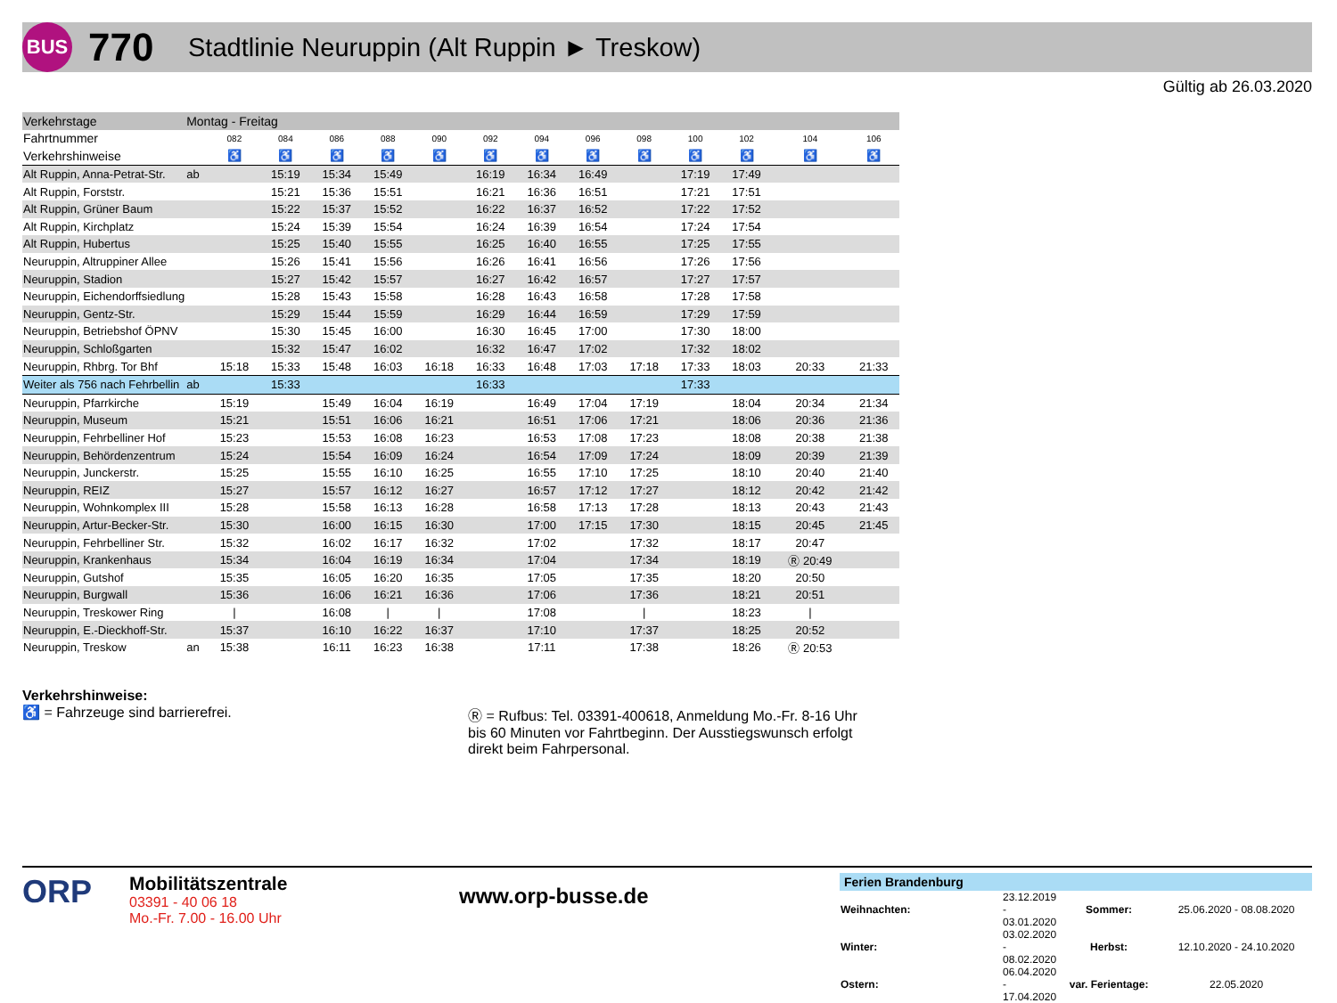BUS
770
Stadtlinie Neuruppin (Alt Ruppin ► Treskow)
Gültig ab 26.03.2020
| Verkehrstage | Montag - Freitag | | | | | | | | | | | | | |
| --- | --- | --- | --- | --- | --- | --- | --- | --- | --- | --- | --- | --- | --- | --- |
| Fahrtnummer | | 082 | 084 | 086 | 088 | 090 | 092 | 094 | 096 | 098 | 100 | 102 | 104 | 106 |
| Verkehrshinweise | | ♿ | ♿ | ♿ | ♿ | ♿ | ♿ | ♿ | ♿ | ♿ | ♿ | ♿ | ♿ | ♿ |
| Alt Ruppin, Anna-Petrat-Str. | ab | | 15:19 | 15:34 | 15:49 | | 16:19 | 16:34 | 16:49 | | 17:19 | 17:49 | | |
| Alt Ruppin, Forststr. | | | 15:21 | 15:36 | 15:51 | | 16:21 | 16:36 | 16:51 | | 17:21 | 17:51 | | |
| Alt Ruppin, Grüner Baum | | | 15:22 | 15:37 | 15:52 | | 16:22 | 16:37 | 16:52 | | 17:22 | 17:52 | | |
| Alt Ruppin, Kirchplatz | | | 15:24 | 15:39 | 15:54 | | 16:24 | 16:39 | 16:54 | | 17:24 | 17:54 | | |
| Alt Ruppin, Hubertus | | | 15:25 | 15:40 | 15:55 | | 16:25 | 16:40 | 16:55 | | 17:25 | 17:55 | | |
| Neuruppin, Altruppiner Allee | | | 15:26 | 15:41 | 15:56 | | 16:26 | 16:41 | 16:56 | | 17:26 | 17:56 | | |
| Neuruppin, Stadion | | | 15:27 | 15:42 | 15:57 | | 16:27 | 16:42 | 16:57 | | 17:27 | 17:57 | | |
| Neuruppin, Eichendorffsiedlung | | | 15:28 | 15:43 | 15:58 | | 16:28 | 16:43 | 16:58 | | 17:28 | 17:58 | | |
| Neuruppin, Gentz-Str. | | | 15:29 | 15:44 | 15:59 | | 16:29 | 16:44 | 16:59 | | 17:29 | 17:59 | | |
| Neuruppin, Betriebshof ÖPNV | | | 15:30 | 15:45 | 16:00 | | 16:30 | 16:45 | 17:00 | | 17:30 | 18:00 | | |
| Neuruppin, Schloßgarten | | | 15:32 | 15:47 | 16:02 | | 16:32 | 16:47 | 17:02 | | 17:32 | 18:02 | | |
| Neuruppin, Rhbrg. Tor Bhf | | 15:18 | 15:33 | 15:48 | 16:03 | 16:18 | 16:33 | 16:48 | 17:03 | 17:18 | 17:33 | 18:03 | 20:33 | 21:33 |
| Weiter als 756 nach Fehrbellin | ab | | 15:33 | | | | 16:33 | | | | 17:33 | | | |
| Neuruppin, Pfarrkirche | | 15:19 | | 15:49 | 16:04 | 16:19 | | 16:49 | 17:04 | 17:19 | | 18:04 | 20:34 | 21:34 |
| Neuruppin, Museum | | 15:21 | | 15:51 | 16:06 | 16:21 | | 16:51 | 17:06 | 17:21 | | 18:06 | 20:36 | 21:36 |
| Neuruppin, Fehrbelliner Hof | | 15:23 | | 15:53 | 16:08 | 16:23 | | 16:53 | 17:08 | 17:23 | | 18:08 | 20:38 | 21:38 |
| Neuruppin, Behördenzentrum | | 15:24 | | 15:54 | 16:09 | 16:24 | | 16:54 | 17:09 | 17:24 | | 18:09 | 20:39 | 21:39 |
| Neuruppin, Junckerstr. | | 15:25 | | 15:55 | 16:10 | 16:25 | | 16:55 | 17:10 | 17:25 | | 18:10 | 20:40 | 21:40 |
| Neuruppin, REIZ | | 15:27 | | 15:57 | 16:12 | 16:27 | | 16:57 | 17:12 | 17:27 | | 18:12 | 20:42 | 21:42 |
| Neuruppin, Wohnkomplex III | | 15:28 | | 15:58 | 16:13 | 16:28 | | 16:58 | 17:13 | 17:28 | | 18:13 | 20:43 | 21:43 |
| Neuruppin, Artur-Becker-Str. | | 15:30 | | 16:00 | 16:15 | 16:30 | | 17:00 | 17:15 | 17:30 | | 18:15 | 20:45 | 21:45 |
| Neuruppin, Fehrbelliner Str. | | 15:32 | | 16:02 | 16:17 | 16:32 | | 17:02 | | 17:32 | | 18:17 | 20:47 | |
| Neuruppin, Krankenhaus | | 15:34 | | 16:04 | 16:19 | 16:34 | | 17:04 | | 17:34 | | 18:19 | Ⓡ 20:49 | |
| Neuruppin, Gutshof | | 15:35 | | 16:05 | 16:20 | 16:35 | | 17:05 | | 17:35 | | 18:20 | 20:50 | |
| Neuruppin, Burgwall | | 15:36 | | 16:06 | 16:21 | 16:36 | | 17:06 | | 17:36 | | 18:21 | 20:51 | |
| Neuruppin, Treskower Ring | | / | | 16:08 | / | / | | 17:08 | | / | | 18:23 | / | |
| Neuruppin, E.-Dieckhoff-Str. | | 15:37 | | 16:10 | 16:22 | 16:37 | | 17:10 | | 17:37 | | 18:25 | 20:52 | |
| Neuruppin, Treskow | an | 15:38 | | 16:11 | 16:23 | 16:38 | | 17:11 | | 17:38 | | 18:26 | Ⓡ 20:53 | |
Verkehrshinweise:
♿ = Fahrzeuge sind barrierefrei. Ⓡ = Rufbus: Tel. 03391-400618, Anmeldung Mo.-Fr. 8-16 Uhr bis 60 Minuten vor Fahrtbeginn. Der Ausstiegswunsch erfolgt direkt beim Fahrpersonal.
ORP
Mobilitätszentrale
03391 - 40 06 18
Mo.-Fr. 7.00 - 16.00 Uhr
www.orp-busse.de
Ferien Brandenburg
| Weihnachten: | 23.12.2019 - 03.01.2020 | Sommer: | 25.06.2020 - 08.08.2020 |
| Winter: | 03.02.2020 - 08.02.2020 | Herbst: | 12.10.2020 - 24.10.2020 |
| Ostern: | 06.04.2020 - 17.04.2020 | var. Ferientage: | 22.05.2020 |